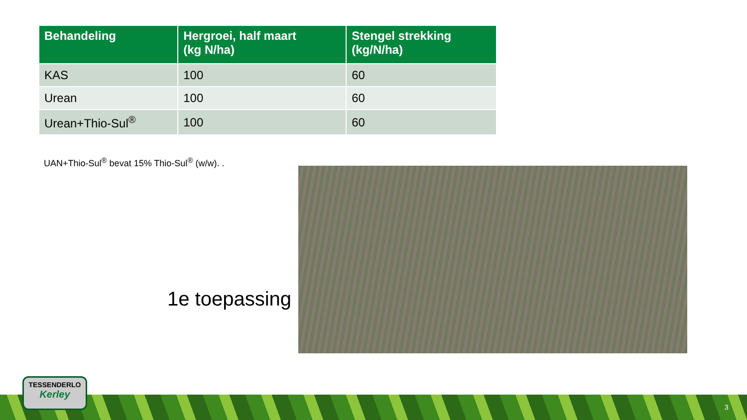| Behandeling | Hergroei, half maart (kg N/ha) | Stengel strekking (kg/N/ha) |
| --- | --- | --- |
| KAS | 100 | 60 |
| Urean | 100 | 60 |
| Urean+Thio-Sul<sup>®</sup> | 100 | 60 |
UAN+Thio-Sul<sup>®</sup> bevat 15% Thio-Sul<sup>®</sup> (w/w). .
1e toepassing
TESSENDERLO
Kerley
3